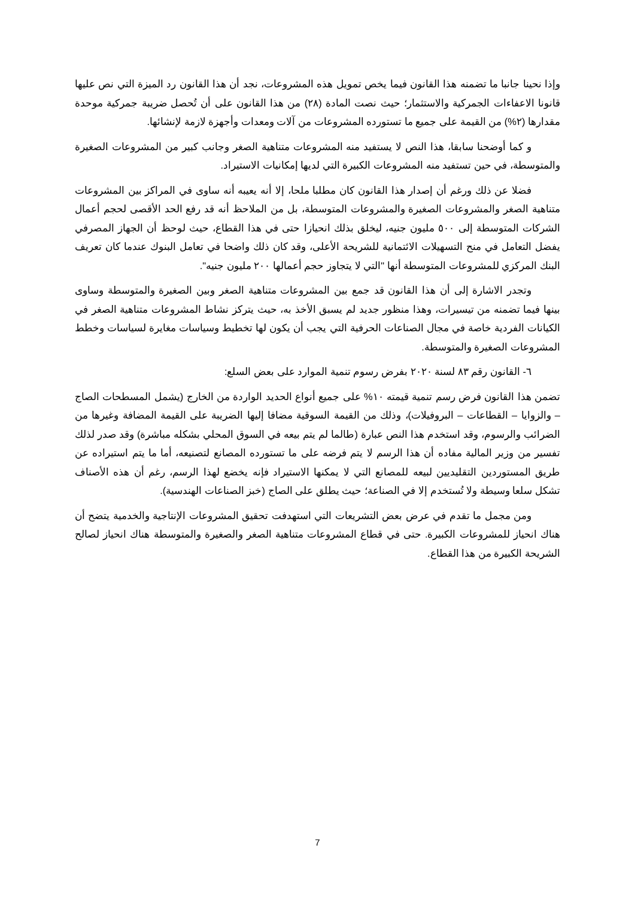وإذا نحينا جانبا ما تضمنه هذا القانون فيما يخص تمويل هذه المشروعات، نجد أن هذا القانون رد الميزة التي نص عليها قانونا الاعفاءات الجمركية والاستثمار؛ حيث نصت المادة (٢٨) من هذا القانون على أن تُحصل ضريبة جمركية موحدة مقدارها (٢%) من القيمة على جميع ما تستورده المشروعات من آلات ومعدات وأجهزة لازمة لإنشائها.
و كما أوضحنا سابقا، هذا النص لا يستفيد منه المشروعات متناهية الصغر وجانب كبير من المشروعات الصغيرة والمتوسطة، في حين تستفيد منه المشروعات الكبيرة التي لديها إمكانيات الاستيراد.
فضلا عن ذلك ورغم أن إصدار هذا القانون كان مطلبا ملحا، إلا أنه يعيبه أنه ساوى في المراكز بين المشروعات متناهية الصغر والمشروعات الصغيرة والمشروعات المتوسطة، بل من الملاحظ أنه قد رفع الحد الأقصى لحجم أعمال الشركات المتوسطة إلى ٥٠٠ مليون جنيه، ليخلق بذلك انحيازا حتى في هذا القطاع، حيث لوحظ أن الجهاز المصرفي يفضل التعامل في منح التسهيلات الائتمانية للشريحة الأعلى، وقد كان ذلك واضحا في تعامل البنوك عندما كان تعريف البنك المركزي للمشروعات المتوسطة أنها "التي لا يتجاوز حجم أعمالها ٢٠٠ مليون جنيه".
وتجدر الاشارة إلى أن هذا القانون قد جمع بين المشروعات متناهية الصغر وبين الصغيرة والمتوسطة وساوى بينها فيما تضمنه من تيسيرات، وهذا منظور جديد لم يسبق الأخذ به، حيث يتركز نشاط المشروعات متناهية الصغر في الكيانات الفردية خاصة في مجال الصناعات الحرفية التي يجب أن يكون لها تخطيط وسياسات مغايرة لسياسات وخطط المشروعات الصغيرة والمتوسطة.
٦- القانون رقم ٨٣ لسنة ٢٠٢٠ بفرض رسوم تنمية الموارد على بعض السلع:
تضمن هذا القانون فرض رسم تنمية قيمته ١٠% على جميع أنواع الحديد الواردة من الخارج (يشمل المسطحات الصاج – والزوايا – القطاعات – البروفيلات)، وذلك من القيمة السوقية مضافا إليها الضريبة على القيمة المضافة وغيرها من الضرائب والرسوم، وقد استخدم هذا النص عبارة (طالما لم يتم بيعه في السوق المحلي بشكله مباشرة) وقد صدر لذلك تفسير من وزير المالية مفاده أن هذا الرسم لا يتم فرضه على ما تستورده المصانع لتصنيعه، أما ما يتم استيراده عن طريق المستوردين التقليديين لبيعه للمصانع التي لا يمكنها الاستيراد فإنه يخضع لهذا الرسم، رغم أن هذه الأصناف تشكل سلعا وسيطة ولا تُستخدم إلا في الصناعة؛ حيث يطلق على الصاج (خبز الصناعات الهندسية).
ومن مجمل ما تقدم في عرض بعض التشريعات التي استهدفت تحقيق المشروعات الإنتاجية والخدمية يتضح أن هناك انحياز للمشروعات الكبيرة. حتى في قطاع المشروعات متناهية الصغر والصغيرة والمتوسطة هناك انحياز لصالح الشريحة الكبيرة من هذا القطاع.
7